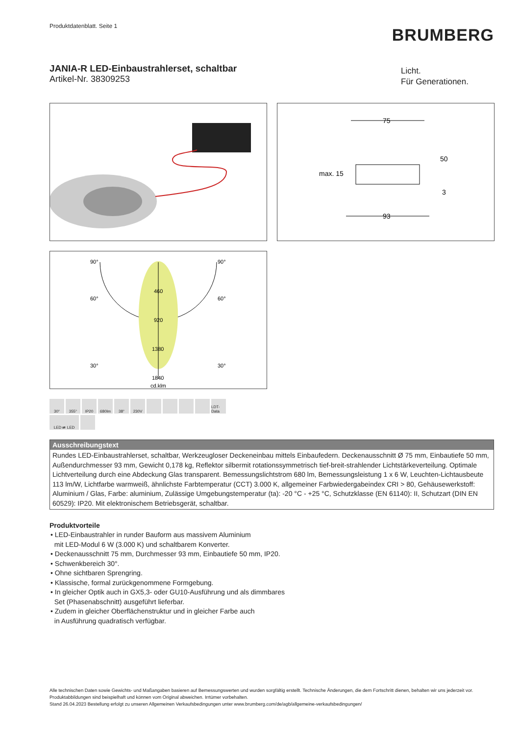Produktdatenblatt. Seite 1
BRUMBERG
JANIA-R LED-Einbaustrahlerset, schaltbar
Artikel-Nr. 38309253
Licht.
Für Generationen.
75
93
50
max. 15
3
90°
90°
60°
60°
30°
30°
460
920
1380
1840
cd.klm
30°
355°
IP20
680lm
38°
230V
LDT-Data
LED ⇄ LED
Ausschreibungstext
Rundes LED-Einbaustrahlerset, schaltbar, Werkzeugloser Deckeneinbau mittels Einbaufedern. Deckenausschnitt Ø 75 mm, Einbautiefe 50 mm, Außendurchmesser 93 mm, Gewicht 0,178 kg, Reflektor silbermit rotationssymmetrisch tief-breit-strahlender Lichtstärkeverteilung. Optimale Lichtverteilung durch eine Abdeckung Glas transparent. Bemessungslichtstrom 680 lm, Bemessungsleistung 1 x 6 W, Leuchten-Lichtausbeute 113 lm/W, Lichtfarbe warmweiß, ähnlichste Farbtemperatur (CCT) 3.000 K, allgemeiner Farbwiedergabeindex CRI > 80, Gehäusewerkstoff: Aluminium / Glas, Farbe: aluminium, Zulässige Umgebungstemperatur (ta): -20 °C - +25 °C, Schutzklasse (EN 61140): II, Schutzart (DIN EN 60529): IP20. Mit elektronischem Betriebsgerät, schaltbar.
Produktvorteile
• LED-Einbaustrahler in runder Bauform aus massivem Aluminium
mit LED-Modul 6 W (3.000 K) und schaltbarem Konverter.
• Deckenausschnitt 75 mm, Durchmesser 93 mm, Einbautiefe 50 mm, IP20.
• Schwenkbereich 30°.
• Ohne sichtbaren Sprengring.
• Klassische, formal zurückgenommene Formgebung.
• In gleicher Optik auch in GX5,3- oder GU10-Ausführung und als dimmbares
Set (Phasenabschnitt) ausgeführt lieferbar.
• Zudem in gleicher Oberflächenstruktur und in gleicher Farbe auch
in Ausführung quadratisch verfügbar.
Alle technischen Daten sowie Gewichts- und Maßangaben basieren auf Bemessungswerten und wurden sorgfältig erstellt. Technische Änderungen, die dem Fortschritt dienen, behalten wir uns jederzeit vor. Produktabbildungen sind beispielhaft und können vom Original abweichen. Irrtümer vorbehalten.
Stand 26.04.2023 Bestellung erfolgt zu unseren Allgemeinen Verkaufsbedingungen unter www.brumberg.com/de/agb/allgemeine-verkaufsbedingungen/